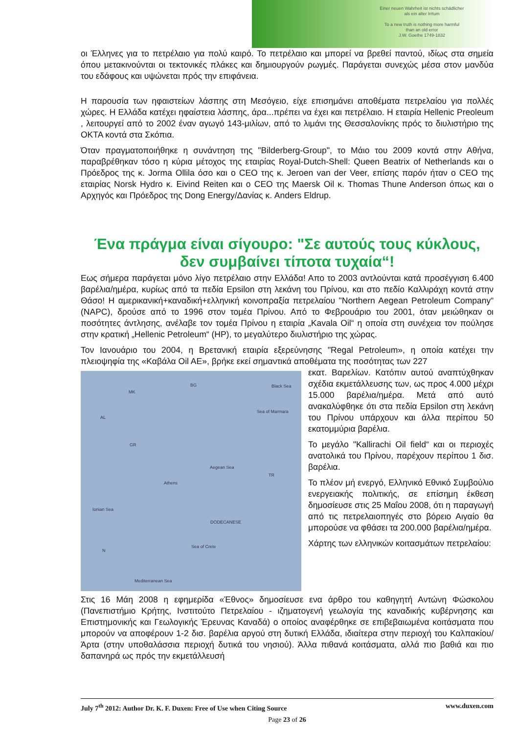Einer neuen Wahrheit ist nichts schädlicher
als ein alter Irrtum
To a new truth is nothing more harmful
than an old error
J.W. Goethe 1749-1832
οι Έλληνες για το πετρέλαιο για πολύ καιρό. Το πετρέλαιο και μπορεί να βρεθεί παντού, ιδίως στα σημεία όπου μετακινούνται οι τεκτονικές πλάκες και δημιουργούν ρωγμές. Παράγεται συνεχώς μέσα στον μανδύα του εδάφους και υψώνεται πρός την επιφάνεια.
Η παρουσία των ηφαιστείων λάσπης στη Μεσόγειο, είχε επισημάνει αποθέματα πετρελαίου για πολλές χώρες. Η Ελλάδα κατέχει ηφαίστεια λάσπης, άρα...πρέπει να έχει και πετρέλαιο. Η εταιρία Hellenic Preoleum , λειτουργεί από το 2002 έναν αγωγό 143-μιλίων, από το λιμάνι της Θεσσαλονίκης πρός το διυλιστήριο της ΟΚΤΑ κοντά στα Σκόπια.
Όταν πραγματοποιήθηκε η συνάντηση της "Bilderberg-Group", το Μάιο του 2009 κοντά στην Αθήνα, παραβρέθηκαν τόσο η κύρια μέτοχος της εταιρίας Royal-Dutch-Shell: Queen Beatrix of Netherlands και ο Πρόεδρος της κ. Jorma Ollila όσο και ο CEO της κ. Jeroen van der Veer, επίσης παρόν ήταν ο CEO της εταιρίας Norsk Hydro κ. Eivind Reiten και ο CEO της Maersk Oil κ. Thomas Thune Anderson όπως και ο Αρχηγός και Πρόεδρος της Dong Energy/Δανίας κ. Anders Eldrup.
Ένα πράγμα είναι σίγουρο: "Σε αυτούς τους κύκλους, δεν συμβαίνει τίποτα τυχαία“!
Εως σήμερα παράγεται μόνο λίγο πετρέλαιο στην Ελλάδα! Απο το 2003 αντλούνται κατά προσέγγιση 6.400 βαρέλια/ημέρα, κυρίως από τα πεδία Epsilon στη λεκάνη του Πρίνου, και στο πεδίο Καλλιράχη κοντά στην Θάσο! Η αμερικανική+καναδική+ελληνική κοινοπραξία πετρελαίου "Northern Aegean Petroleum Company“ (NAPC), δρούσε από το 1996 στον τομέα Πρίνου. Από το Φεβρουάριο του 2001, όταν μειώθηκαν οι ποσότητες άντλησης, ανέλαβε τον τομέα Πρίνου η εταιρία „Kavala Oil“ η οποία στη συνέχεια τον πούλησε στην κρατική „Hellenic Petroleum“ (HP), το μεγαλύτερο διυλιστήριο της χώρας.
Τον Ιανουάριο του 2004, η Βρετανική εταιρία εξερεύνησης "Regal Petroleum», η οποία κατέχει την πλειοψηφία της «Καβάλα Oil AE», βρήκε εκεί σημαντικά αποθέματα της ποσότητας των 227
BG Black Sea
MK
Sea of Marmara
AL
GR
Aegean Sea
TR
Athens
Ionian Sea
DODECANESE
Sea of Crete
N
Mediterranean Sea
εκατ. Βαρελίων. Κατόπιν αυτού αναπτύχθηκαν σχέδια εκμετάλλευσης των, ως προς 4.000 μέχρι 15.000 βαρέλια/ημέρα. Μετά από αυτό ανακαλύφθηκε ότι στα πεδία Epsilon στη λεκάνη του Πρίνου υπάρχουν και άλλα περίπου 50 εκατομμύρια βαρέλια.
Το μεγάλο "Kallirachi Oil field“ και οι περιοχές ανατολικά του Πρίνου, παρέχουν περίπου 1 δισ. βαρέλια.
Το πλέον μή ενεργό, Ελληνικό Εθνικό Συμβούλιο ενεργειακής πολιτικής, σε επίσημη έκθεση δημοσίευσε στις 25 Μαΐου 2008, ότι η παραγωγή από τις πετρελαιοπηγές στο βόρειο Αιγαίο θα μπορούσε να φθάσει τα 200.000 βαρέλια/ημέρα.
Χάρτης των ελληνικών κοιτασμάτων πετρελαίου:
Στις 16 Μάη 2008 η εφημερίδα «Έθνος» δημοσίευσε ενα άρθρο του καθηγητή Αντώνη Φώσκολου (Πανεπιστήμιο Κρήτης, Ινστιτούτο Πετρελαίου - ιζηματογενή γεωλογία της καναδικής κυβέρνησης και Επιστημονικής και Γεωλογικής Έρευνας Καναδά) ο οποίος αναφέρθηκε σε επιβεβαιωμένα κοιτάσματα που μπορούν να αποφέρουν 1-2 δισ. βαρέλια αργού στη δυτική Ελλάδα, ιδιαίτερα στην περιοχή του Καλπακίου/Άρτα (στην υποθαλάσσια περιοχή δυτικά του νησιού). Άλλα πιθανά κοιτάσματα, αλλά πιο βαθιά και πιο δαπανηρά ως πρός την εκμετάλλευσή
July 7<sup>th</sup> 2012: Author Dr. K. F. Duxen: Free of Use when Citing Source www.duxen.com
Page 23 of 26